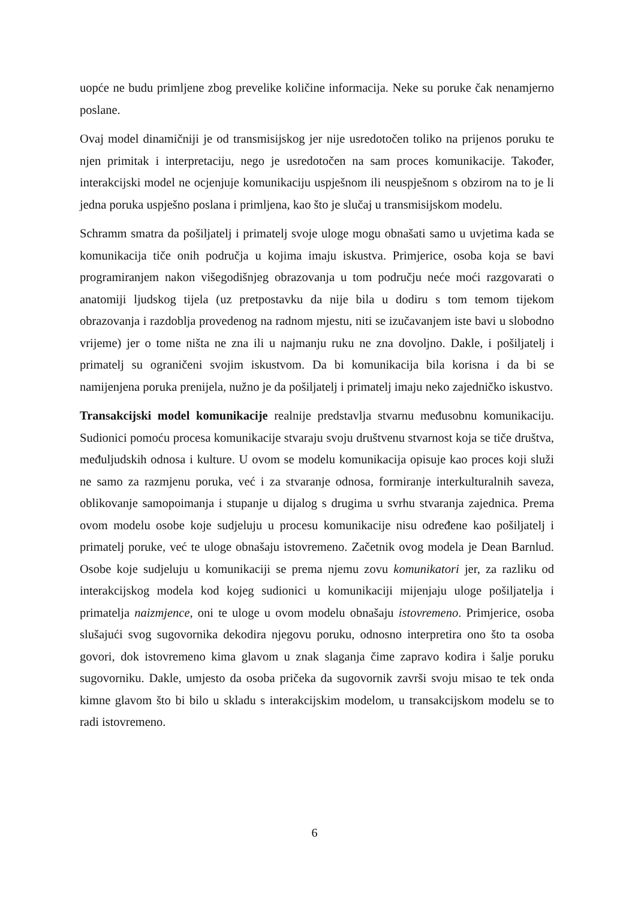uopće ne budu primljene zbog prevelike količine informacija. Neke su poruke čak nenamjerno poslane.
Ovaj model dinamičniji je od transmisijskog jer nije usredotočen toliko na prijenos poruku te njen primitak i interpretaciju, nego je usredotočen na sam proces komunikacije. Također, interakcijski model ne ocjenjuje komunikaciju uspješnom ili neuspješnom s obzirom na to je li jedna poruka uspješno poslana i primljena, kao što je slučaj u transmisijskom modelu.
Schramm smatra da pošiljatelj i primatelj svoje uloge mogu obnašati samo u uvjetima kada se komunikacija tiče onih područja u kojima imaju iskustva. Primjerice, osoba koja se bavi programiranjem nakon višegodišnjeg obrazovanja u tom području neće moći razgovarati o anatomiji ljudskog tijela (uz pretpostavku da nije bila u dodiru s tom temom tijekom obrazovanja i razdoblja provedenog na radnom mjestu, niti se izučavanjem iste bavi u slobodno vrijeme) jer o tome ništa ne zna ili u najmanju ruku ne zna dovoljno. Dakle, i pošiljatelj i primatelj su ograničeni svojim iskustvom. Da bi komunikacija bila korisna i da bi se namijenjena poruka prenijela, nužno je da pošiljatelj i primatelj imaju neko zajedničko iskustvo.
Transakcijski model komunikacije realnije predstavlja stvarnu međusobnu komunikaciju. Sudionici pomoću procesa komunikacije stvaraju svoju društvenu stvarnost koja se tiče društva, međuljudskih odnosa i kulture. U ovom se modelu komunikacija opisuje kao proces koji služi ne samo za razmjenu poruka, već i za stvaranje odnosa, formiranje interkulturalnih saveza, oblikovanje samopoimanja i stupanje u dijalog s drugima u svrhu stvaranja zajednica. Prema ovom modelu osobe koje sudjeluju u procesu komunikacije nisu određene kao pošiljatelj i primatelj poruke, već te uloge obnašaju istovremeno. Začetnik ovog modela je Dean Barnlud. Osobe koje sudjeluju u komunikaciji se prema njemu zovu komunikatori jer, za razliku od interakcijskog modela kod kojeg sudionici u komunikaciji mijenjaju uloge pošiljatelja i primatelja naizmjence, oni te uloge u ovom modelu obnašaju istovremeno. Primjerice, osoba slušajući svog sugovornika dekodira njegovu poruku, odnosno interpretira ono što ta osoba govori, dok istovremeno kima glavom u znak slaganja čime zapravo kodira i šalje poruku sugovorniku. Dakle, umjesto da osoba pričeka da sugovornik završi svoju misao te tek onda kimne glavom što bi bilo u skladu s interakcijskim modelom, u transakcijskom modelu se to radi istovremeno.
6